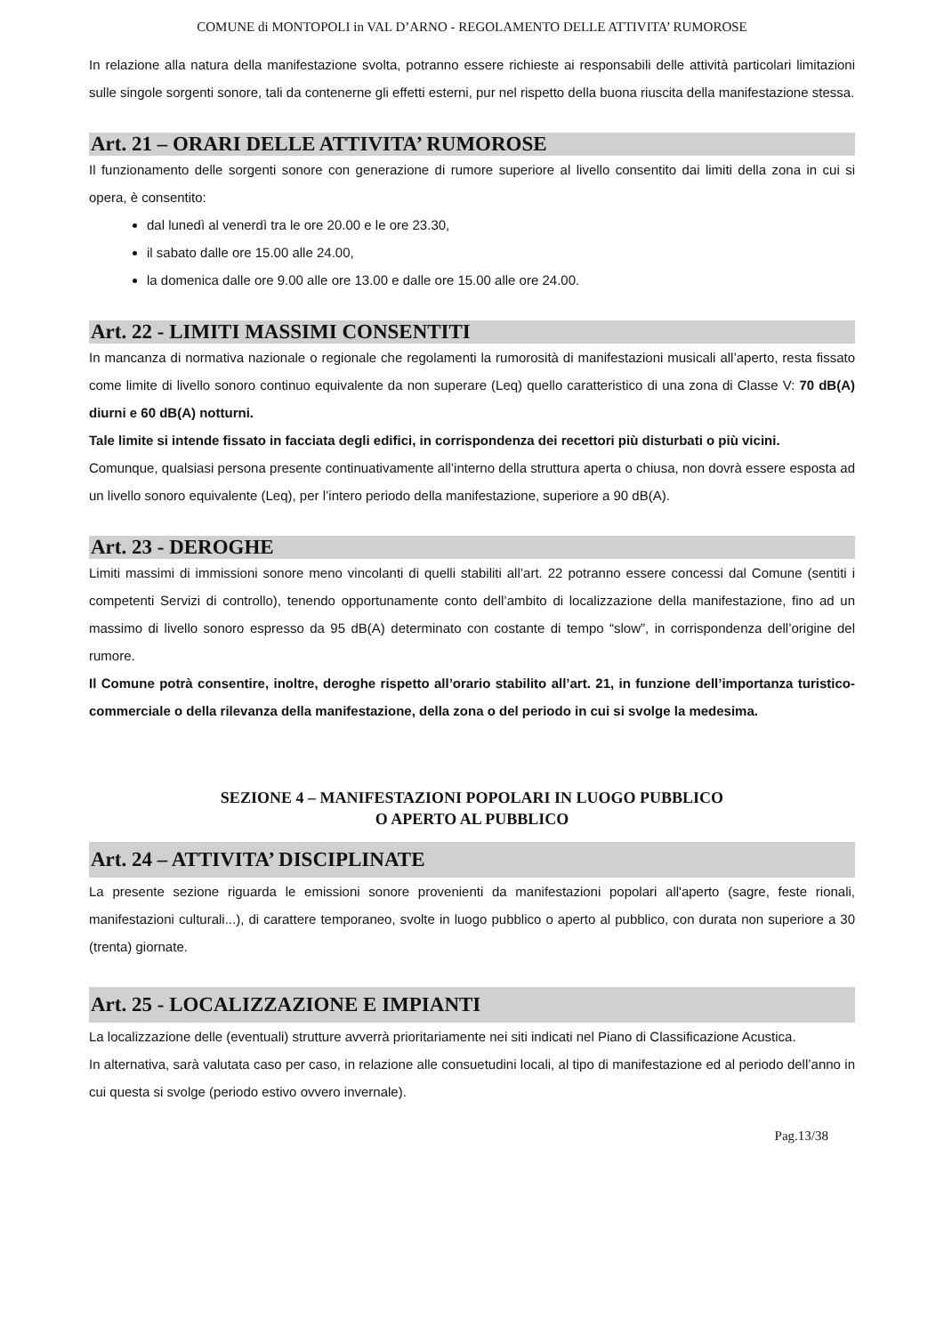COMUNE di MONTOPOLI in VAL D’ARNO - REGOLAMENTO DELLE ATTIVITA’ RUMOROSE
In relazione alla natura della manifestazione svolta, potranno essere richieste ai responsabili delle attività particolari limitazioni sulle singole sorgenti sonore, tali da contenerne gli effetti esterni, pur nel rispetto della buona riuscita della manifestazione stessa.
Art. 21 – ORARI DELLE ATTIVITA’ RUMOROSE
Il funzionamento delle sorgenti sonore con generazione di rumore superiore al livello consentito dai limiti della zona in cui si opera, è consentito:
dal lunedì al venerdì tra le ore 20.00 e le ore 23.30,
il sabato dalle ore 15.00 alle 24.00,
la domenica dalle ore 9.00 alle ore 13.00 e dalle ore 15.00 alle ore 24.00.
Art. 22 - LIMITI MASSIMI CONSENTITI
In mancanza di normativa nazionale o regionale che regolamenti la rumorosità di manifestazioni musicali all’aperto, resta fissato come limite di livello sonoro continuo equivalente da non superare (Leq) quello caratteristico di una zona di Classe V: 70 dB(A) diurni e 60 dB(A) notturni.
Tale limite si intende fissato in facciata degli edifici, in corrispondenza dei recettori più disturbati o più vicini.
Comunque, qualsiasi persona presente continuativamente all’interno della struttura aperta o chiusa, non dovrà essere esposta ad un livello sonoro equivalente (Leq), per l’intero periodo della manifestazione, superiore a 90 dB(A).
Art. 23 - DEROGHE
Limiti massimi di immissioni sonore meno vincolanti di quelli stabiliti all’art. 22 potranno essere concessi dal Comune (sentiti i competenti Servizi di controllo), tenendo opportunamente conto dell’ambito di localizzazione della manifestazione, fino ad un massimo di livello sonoro espresso da 95 dB(A) determinato con costante di tempo “slow”, in corrispondenza dell’origine del rumore.
Il Comune potrà consentire, inoltre, deroghe rispetto all’orario stabilito all’art. 21, in funzione dell’importanza turistico-commerciale o della rilevanza della manifestazione, della zona o del periodo in cui si svolge la medesima.
SEZIONE 4 – MANIFESTAZIONI POPOLARI IN LUOGO PUBBLICO
O APERTO AL PUBBLICO
Art. 24 – ATTIVITA’ DISCIPLINATE
La presente sezione riguarda le emissioni sonore provenienti da manifestazioni popolari all'aperto (sagre, feste rionali, manifestazioni culturali...), di carattere temporaneo, svolte in luogo pubblico o aperto al pubblico, con durata non superiore a 30 (trenta) giornate.
Art. 25 - LOCALIZZAZIONE E IMPIANTI
La localizzazione delle (eventuali) strutture avverrà prioritariamente nei siti indicati nel Piano di Classificazione Acustica.
In alternativa, sarà valutata caso per caso, in relazione alle consuetudini locali, al tipo di manifestazione ed al periodo dell’anno in cui questa si svolge (periodo estivo ovvero invernale).
Pag.13/38